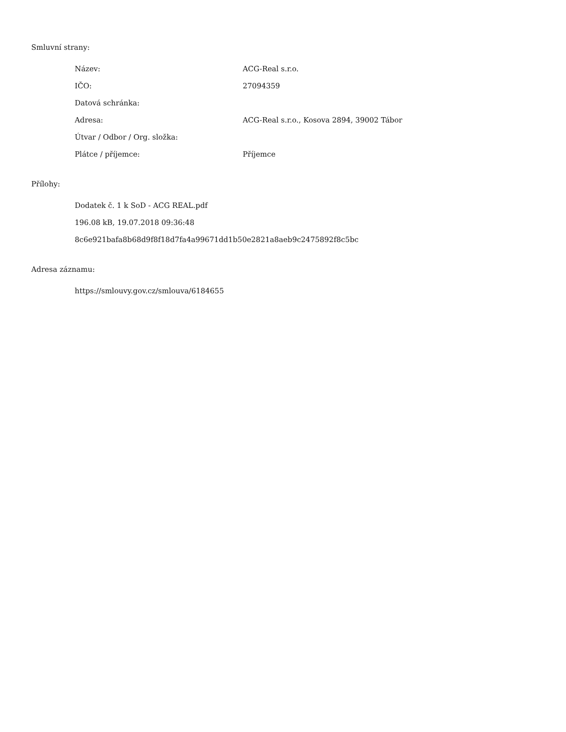Smluvní strany:
| Název: | ACG-Real s.r.o. |
| IČO: | 27094359 |
| Datová schránka: | |
| Adresa: | ACG-Real s.r.o., Kosova 2894, 39002 Tábor |
| Útvar / Odbor / Org. složka: | |
| Plátce / příjemce: | Příjemce |
Přílohy:
Dodatek č. 1 k SoD - ACG REAL.pdf
196.08 kB, 19.07.2018 09:36:48
8c6e921bafa8b68d9f8f18d7fa4a99671dd1b50e2821a8aeb9c2475892f8c5bc
Adresa záznamu:
https://smlouvy.gov.cz/smlouva/6184655